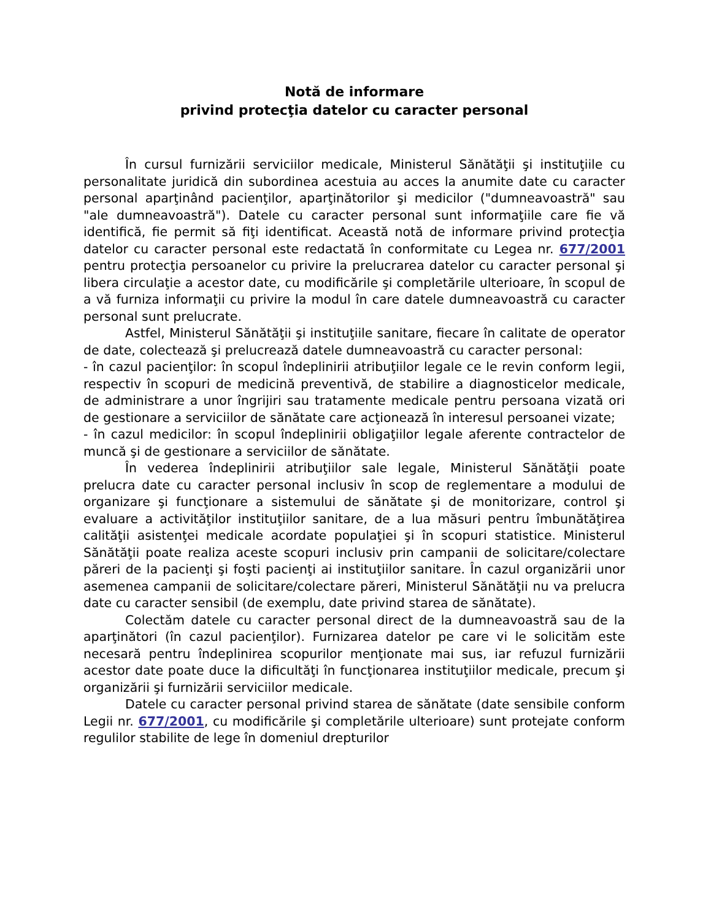Notă de informare
privind protecţia datelor cu caracter personal
În cursul furnizării serviciilor medicale, Ministerul Sănătăţii şi instituţiile cu personalitate juridică din subordinea acestuia au acces la anumite date cu caracter personal aparţinând pacienţilor, aparţinătorilor şi medicilor ("dumneavoastră" sau "ale dumneavoastră"). Datele cu caracter personal sunt informaţiile care fie vă identifică, fie permit să fiţi identificat. Această notă de informare privind protecţia datelor cu caracter personal este redactată în conformitate cu Legea nr. 677/2001 pentru protecţia persoanelor cu privire la prelucrarea datelor cu caracter personal şi libera circulaţie a acestor date, cu modificările şi completările ulterioare, în scopul de a vă furniza informaţii cu privire la modul în care datele dumneavoastră cu caracter personal sunt prelucrate.
Astfel, Ministerul Sănătăţii şi instituţiile sanitare, fiecare în calitate de operator de date, colectează şi prelucrează datele dumneavoastră cu caracter personal:
- în cazul pacienţilor: în scopul îndeplinirii atribuţiilor legale ce le revin conform legii, respectiv în scopuri de medicină preventivă, de stabilire a diagnosticelor medicale, de administrare a unor îngrijiri sau tratamente medicale pentru persoana vizată ori de gestionare a serviciilor de sănătate care acţionează în interesul persoanei vizate;
- în cazul medicilor: în scopul îndeplinirii obligaţiilor legale aferente contractelor de muncă şi de gestionare a serviciilor de sănătate.
În vederea îndeplinirii atribuţiilor sale legale, Ministerul Sănătăţii poate prelucra date cu caracter personal inclusiv în scop de reglementare a modului de organizare şi funcţionare a sistemului de sănătate şi de monitorizare, control şi evaluare a activităţilor instituţiilor sanitare, de a lua măsuri pentru îmbunătăţirea calităţii asistenţei medicale acordate populaţiei şi în scopuri statistice. Ministerul Sănătăţii poate realiza aceste scopuri inclusiv prin campanii de solicitare/colectare păreri de la pacienţi şi foşti pacienţi ai instituţiilor sanitare. În cazul organizării unor asemenea campanii de solicitare/colectare păreri, Ministerul Sănătăţii nu va prelucra date cu caracter sensibil (de exemplu, date privind starea de sănătate).
Colectăm datele cu caracter personal direct de la dumneavoastră sau de la aparţinători (în cazul pacienţilor). Furnizarea datelor pe care vi le solicităm este necesară pentru îndeplinirea scopurilor menţionate mai sus, iar refuzul furnizării acestor date poate duce la dificultăţi în funcţionarea instituţiilor medicale, precum şi organizării şi furnizării serviciilor medicale.
Datele cu caracter personal privind starea de sănătate (date sensibile conform Legii nr. 677/2001, cu modificările şi completările ulterioare) sunt protejate conform regulilor stabilite de lege în domeniul drepturilor